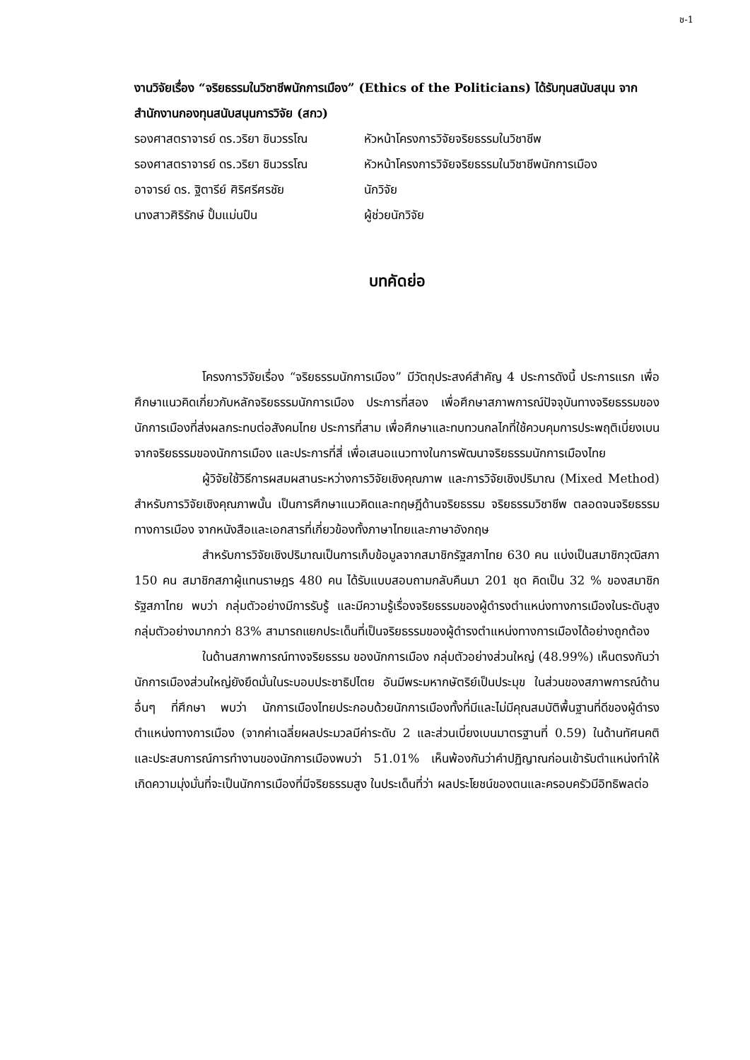ช-1
งานวิจัยเรื่อง “จริยธรรมในวิชาชีพนักการเมือง” (Ethics of the Politicians) ได้รับทุนสนับสนุน จากสำนักงานกองทุนสนับสนุนการวิจัย (สกว)
| รองศาสตราจารย์ ดร.วริยา ชินวรรโณ | หัวหน้าโครงการวิจัยจริยธรรมในวิชาชีพ |
| รองศาสตราจารย์ ดร.วริยา ชินวรรโณ | หัวหน้าโครงการวิจัยจริยธรรมในวิชาชีพนักการเมือง |
| อาจารย์ ดร. ฐิตารีย์ ศิริศรีศรชัย | นักวิจัย |
| นางสาวศิริรักษ์ ปั้มแม่นปืน | ผู้ช่วยนักวิจัย |
บทคัดย่อ
โครงการวิจัยเรื่อง “จริยธรรมนักการเมือง” มีวัตถุประสงค์สำคัญ 4 ประการดังนี้ ประการแรก เพื่อศึกษาแนวคิดเกี่ยวกับหลักจริยธรรมนักการเมือง ประการที่สอง เพื่อศึกษาสภาพการณ์ปัจจุบันทางจริยธรรมของนักการเมืองที่ส่งผลกระทบต่อสังคมไทย ประการที่สาม เพื่อศึกษาและทบทวนกลไกที่ใช้ควบคุมการประพฤติเบี่ยงเบนจากจริยธรรมของนักการเมือง และประการที่สี่ เพื่อเสนอแนวทางในการพัฒนาจริยธรรมนักการเมืองไทย
ผู้วิจัยใช้วิธีการผสมผสานระหว่างการวิจัยเชิงคุณภาพ และการวิจัยเชิงปริมาณ (Mixed Method) สำหรับการวิจัยเชิงคุณภาพนั้น เป็นการศึกษาแนวคิดและทฤษฎีด้านจริยธรรม จริยธรรมวิชาชีพ ตลอดจนจริยธรรมทางการเมือง จากหนังสือและเอกสารที่เกี่ยวข้องทั้งภาษาไทยและภาษาอังกฤษ
สำหรับการวิจัยเชิงปริมาณเป็นการเก็บข้อมูลจากสมาชิกรัฐสภาไทย 630 คน แบ่งเป็นสมาชิกวุฒิสภา 150 คน สมาชิกสภาผู้แทนราษฎร 480 คน ได้รับแบบสอบถามกลับคืนมา 201 ชุด คิดเป็น 32 % ของสมาชิกรัฐสภาไทย พบว่า กลุ่มตัวอย่างมีการรับรู้ และมีความรู้เรื่องจริยธรรมของผู้ดำรงตำแหน่งทางการเมืองในระดับสูง กลุ่มตัวอย่างมากกว่า 83% สามารถแยกประเด็นที่เป็นจริยธรรมของผู้ดำรงตำแหน่งทางการเมืองได้อย่างถูกต้อง
ในด้านสภาพการณ์ทางจริยธรรม ของนักการเมือง กลุ่มตัวอย่างส่วนใหญ่ (48.99%) เห็นตรงกันว่านักการเมืองส่วนใหญ่ยังยึดมั่นในระบอบประชาธิปไตย อันมีพระมหากษัตริย์เป็นประมุข ในส่วนของสภาพการณ์ด้านอื่นๆ ที่ศึกษา พบว่า นักการเมืองไทยประกอบด้วยนักการเมืองทั้งที่มีและไม่มีคุณสมบัติพื้นฐานที่ดีของผู้ดำรงตำแหน่งทางการเมือง (จากค่าเฉลี่ยผลประมวลมีค่าระดับ 2 และส่วนเบี่ยงเบนมาตรฐานที่ 0.59) ในด้านทัศนคติ และประสบการณ์การทำงานของนักการเมืองพบว่า 51.01% เห็นพ้องกันว่าคำปฏิญาณก่อนเข้ารับตำแหน่งทำให้เกิดความมุ่งมั่นที่จะเป็นนักการเมืองที่มีจริยธรรมสูง ในประเด็นที่ว่า ผลประโยชน์ของตนและครอบครัวมีอิทธิพลต่อ